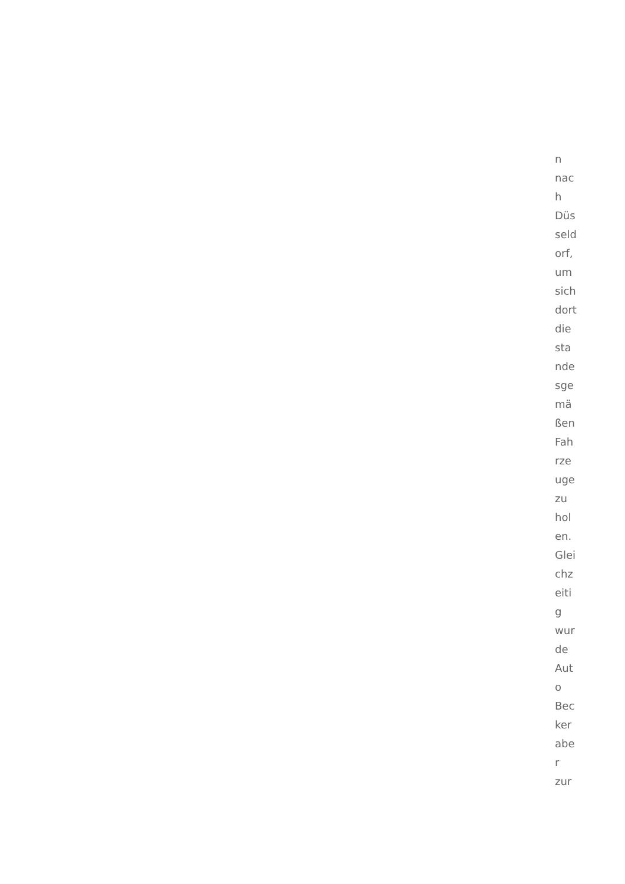n
nac
h
Düs
seld
orf,
um
sich
dort
die
sta
nde
sge
mä
ßen
Fah
rze
uge
zu
hol
en.
Glei
chz
eiti
g
wur
de
Aut
o
Bec
ker
abe
r
zur